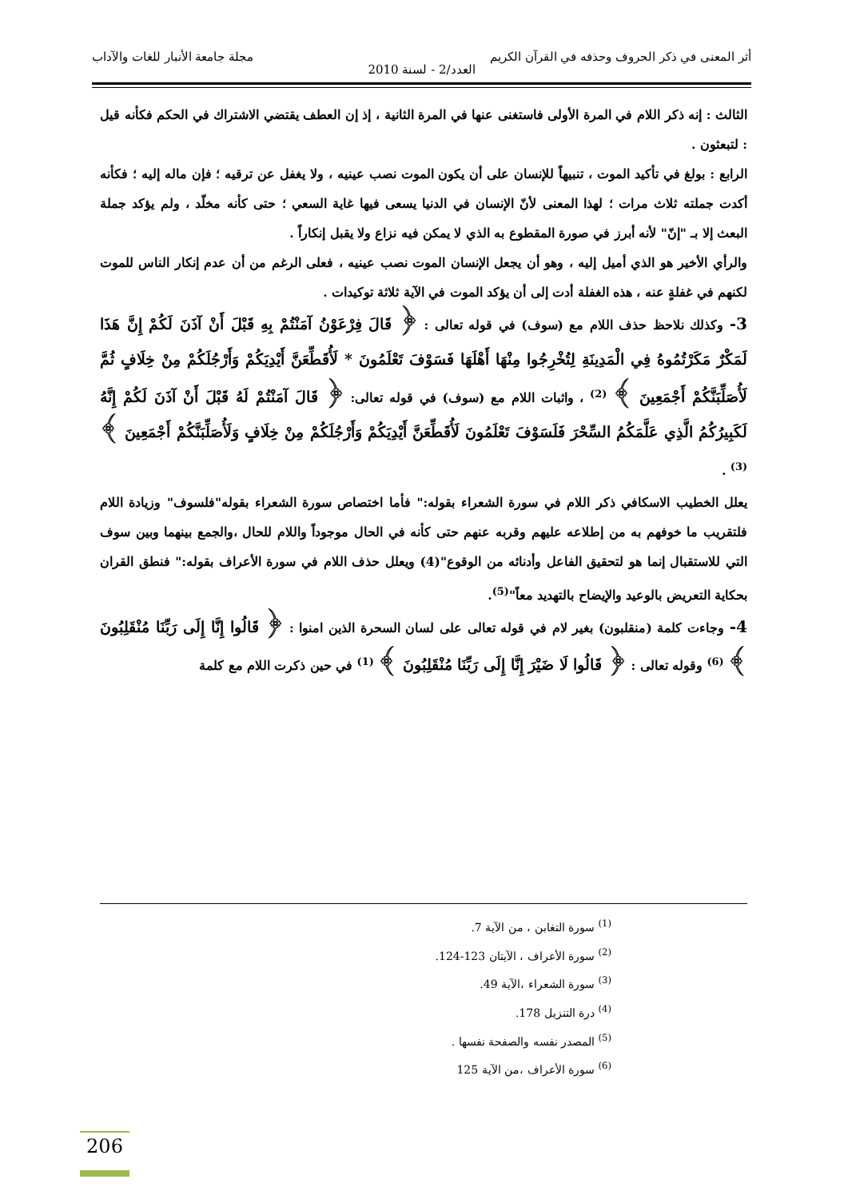أثر المعنى في ذكر الحروف وحذفه في القرآن الكريم مجلة جامعة الأنبار للغات والآداب
العدد/2 - لسنة 2010
الثالث : إنه ذكر اللام في المرة الأولى فاستغنى عنها في المرة الثانية ، إذ إن العطف يقتضي الاشتراك في الحكم فكأنه قيل : لتبعثون .
الرابع : بولغ في تأكيد الموت ، تنبيهاً للإنسان على أن يكون الموت نصب عينيه ، ولا يغفل عن ترقيه ؛ فإن ماله إليه ؛ فكأنه أكدت جملته ثلاث مرات ؛ لهذا المعنى لأنّ الإنسان في الدنيا يسعى فيها غاية السعي ؛ حتى كأنه مخلّد ، ولم يؤكد جملة البعث إلا بـ "إنّ" لأنه أبرز في صورة المقطوع به الذي لا يمكن فيه نزاع ولا يقبل إنكاراً .
والرأي الأخير هو الذي أميل إليه ، وهو أن يجعل الإنسان الموت نصب عينيه ، فعلى الرغم من أن عدم إنكار الناس للموت لكنهم في غفلةٍ عنه ، هذه الغفلة أدت إلى أن يؤكد الموت في الآية ثلاثة توكيدات .
3- وكذلك نلاحظ حذف اللام مع (سوف) في قوله تعالى : ﴿ قَالَ فِرْعَوْنُ آمَنْتُمْ بِهِ قَبْلَ أَنْ آذَنَ لَكُمْ إِنَّ هَذَا لَمَكْرٌ مَكَرْتُمُوهُ فِي الْمَدِينَةِ لِتُخْرِجُوا مِنْهَا أَهْلَهَا فَسَوْفَ تَعْلَمُونَ * لَأُقَطِّعَنَّ أَيْدِيَكُمْ وَأَرْجُلَكُمْ مِنْ خِلَافٍ ثُمَّ لَأُصَلِّبَنَّكُمْ أَجْمَعِينَ ﴾ <sup>(2)</sup> ، واثبات اللام مع (سوف) في قوله تعالى: ﴿ قَالَ آمَنْتُمْ لَهُ قَبْلَ أَنْ آذَنَ لَكُمْ إِنَّهُ لَكَبِيرُكُمُ الَّذِي عَلَّمَكُمُ السِّحْرَ فَلَسَوْفَ تَعْلَمُونَ لَأُقَطِّعَنَّ أَيْدِيَكُمْ وَأَرْجُلَكُمْ مِنْ خِلَافٍ وَلَأُصَلِّبَنَّكُمْ أَجْمَعِينَ ﴾ <sup>(3)</sup> .
يعلل الخطيب الاسكافي ذكر اللام في سورة الشعراء بقوله:" فأما اختصاص سورة الشعراء بقوله"فلسوف" وزيادة اللام فلتقريب ما خوفهم به من إطلاعه عليهم وقربه عنهم حتى كأنه في الحال موجوداً واللام للحال ،والجمع بينهما وبين سوف التي للاستقبال إنما هو لتحقيق الفاعل وأدنائه من الوقوع"(4) ويعلل حذف اللام في سورة الأعراف بقوله:" فنطق القران بحكاية التعريض بالوعيد والإيضاح بالتهديد معاً"<sup>(5)</sup>.
4- وجاءت كلمة (منقلبون) بغير لام في قوله تعالى على لسان السحرة الذين امنوا : ﴿ قَالُوا إِنَّا إِلَى رَبِّنَا مُنْقَلِبُونَ ﴾ <sup>(6)</sup> وقوله تعالى : ﴿ قَالُوا لَا ضَيْرَ إِنَّا إِلَى رَبِّنَا مُنْقَلِبُونَ ﴾ <sup>(1)</sup> في حين ذكرت اللام مع كلمة
<sup>(1)</sup> سورة التغابن ، من الآية 7.
<sup>(2)</sup> سورة الأعراف ، الآيتان 123-124.
<sup>(3)</sup> سورة الشعراء ،الآية 49.
<sup>(4)</sup> درة التنزيل 178.
<sup>(5)</sup> المصدر نفسه والصفحة نفسها .
<sup>(6)</sup> سورة الأعراف ،من الآية 125
206